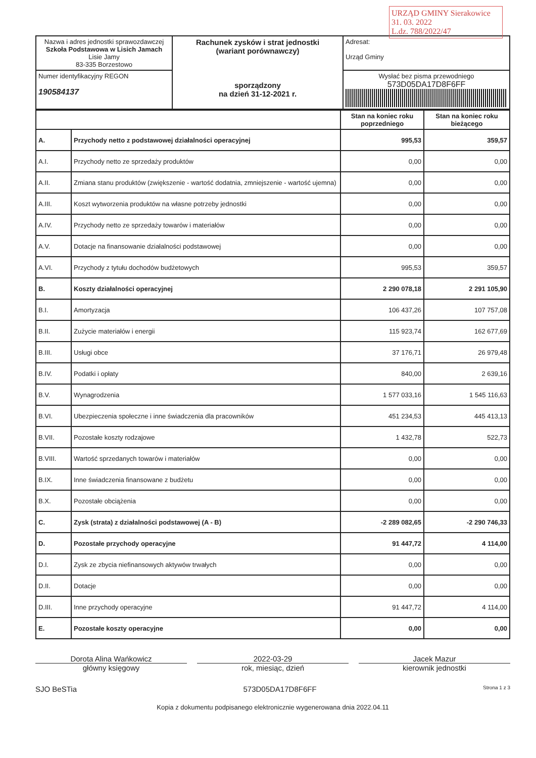URZĄD GMINY Sierakowice
31. 03. 2022
L.dz. 788/2022/47
| Nazwa i adres jednostki sprawozdawczej Szkoła Podstawowa w Lisich Jamach Lisie Jamy 83-335 Borzestowo | Rachunek zysków i strat jednostki (wariant porównawczy) sporządzony na dzień 31-12-2021 r. | Adresat: Urząd Gminy |
| Numer identyfikacyjny REGON 190584137 | | Wysłać bez pisma przewodniego 573D05DA17D8F6FF |
| | | Stan na koniec roku poprzedniego | Stan na koniec roku bieżącego |
| --- | --- | --- | --- |
| A. | Przychody netto z podstawowej działalności operacyjnej | 995,53 | 359,57 |
| A.I. | Przychody netto ze sprzedaży produktów | 0,00 | 0,00 |
| A.II. | Zmiana stanu produktów (zwiększenie - wartość dodatnia, zmniejszenie - wartość ujemna) | 0,00 | 0,00 |
| A.III. | Koszt wytworzenia produktów na własne potrzeby jednostki | 0,00 | 0,00 |
| A.IV. | Przychody netto ze sprzedaży towarów i materiałów | 0,00 | 0,00 |
| A.V. | Dotacje na finansowanie działalności podstawowej | 0,00 | 0,00 |
| A.VI. | Przychody z tytułu dochodów budżetowych | 995,53 | 359,57 |
| B. | Koszty działalności operacyjnej | 2 290 078,18 | 2 291 105,90 |
| B.I. | Amortyzacja | 106 437,26 | 107 757,08 |
| B.II. | Zużycie materiałów i energii | 115 923,74 | 162 677,69 |
| B.III. | Usługi obce | 37 176,71 | 26 979,48 |
| B.IV. | Podatki i opłaty | 840,00 | 2 639,16 |
| B.V. | Wynagrodzenia | 1 577 033,16 | 1 545 116,63 |
| B.VI. | Ubezpieczenia społeczne i inne świadczenia dla pracowników | 451 234,53 | 445 413,13 |
| B.VII. | Pozostałe koszty rodzajowe | 1 432,78 | 522,73 |
| B.VIII. | Wartość sprzedanych towarów i materiałów | 0,00 | 0,00 |
| B.IX. | Inne świadczenia finansowane z budżetu | 0,00 | 0,00 |
| B.X. | Pozostałe obciążenia | 0,00 | 0,00 |
| C. | Zysk (strata) z działalności podstawowej (A - B) | -2 289 082,65 | -2 290 746,33 |
| D. | Pozostałe przychody operacyjne | 91 447,72 | 4 114,00 |
| D.I. | Zysk ze zbycia niefinansowych aktywów trwałych | 0,00 | 0,00 |
| D.II. | Dotacje | 0,00 | 0,00 |
| D.III. | Inne przychody operacyjne | 91 447,72 | 4 114,00 |
| E. | Pozostałe koszty operacyjne | 0,00 | 0,00 |
Dorota Alina Wańkowicz
główny księgowy
2022-03-29
rok, miesiąc, dzień
Jacek Mazur
kierownik jednostki
SJO BeSTia 573D05DA17D8F6FF Strona 1 z 3
Kopia z dokumentu podpisanego elektronicznie wygenerowana dnia 2022.04.11